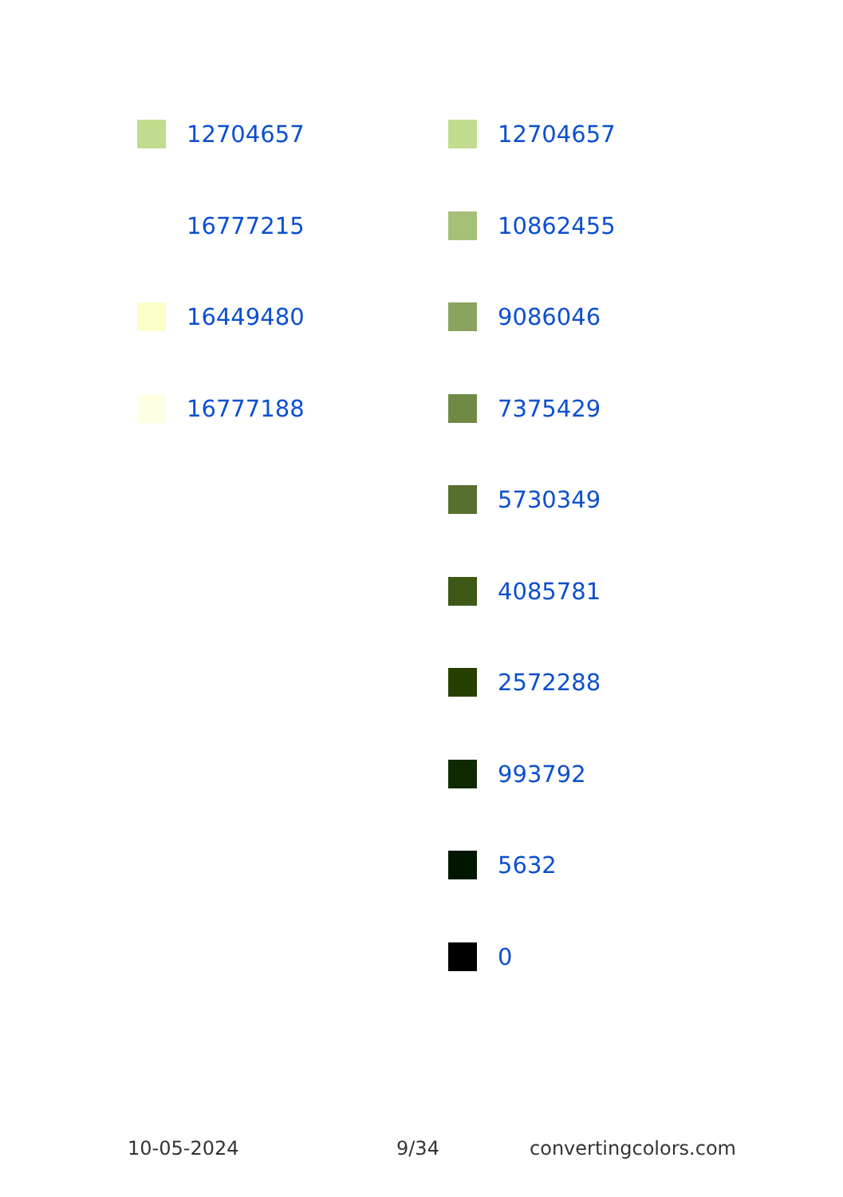12704657
16777215
16449480
16777188
12704657
10862455
9086046
7375429
5730349
4085781
2572288
993792
5632
0
10-05-2024 9/34 convertingcolors.com